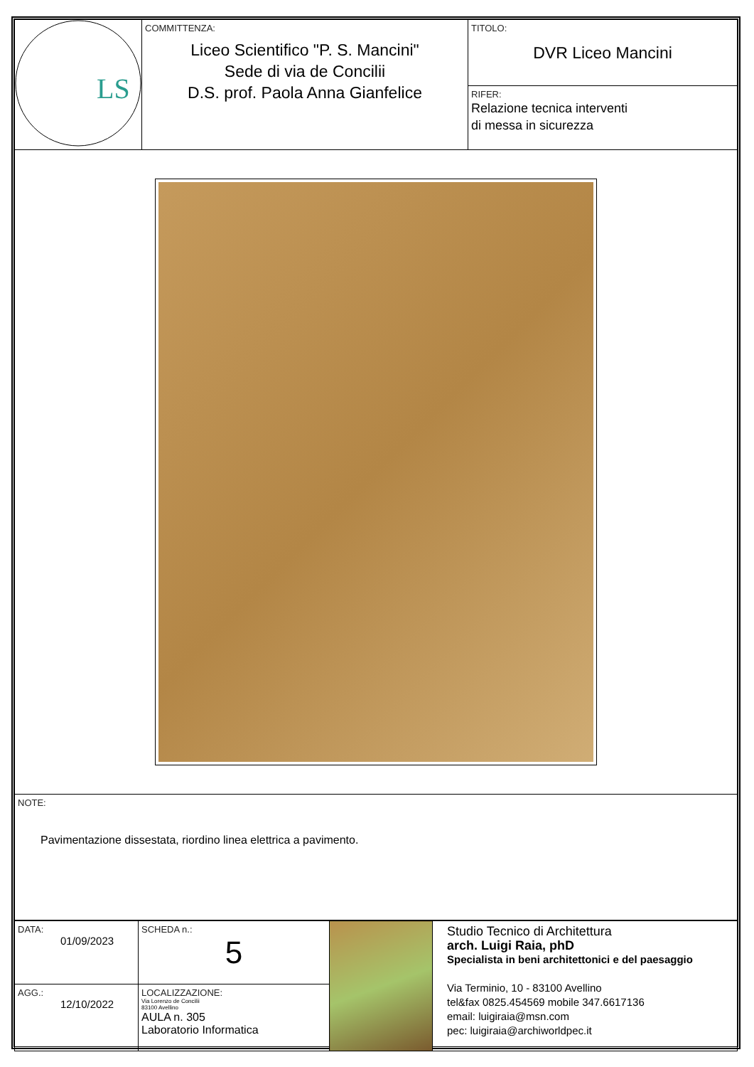| LS | COMMITTENZA: Liceo Scientifico "P. S. Mancini" Sede di via de Concilii D.S. prof. Paola Anna Gianfelice | TITOLO: DVR Liceo Mancini RIFER: Relazione tecnica interventi di messa in sicurezza |
| NOTE: Pavimentazione dissestata, riordino linea elettrica a pavimento. | | |
| DATA: 01/09/2023 | SCHEDA n.: 5 | | Studio Tecnico di Architettura arch. Luigi Raia, phD Specialista in beni architettonici e del paesaggio Via Terminio, 10 - 83100 Avellino tel&fax 0825.454569 mobile 347.6617136 email: luigiraia@msn.com pec: luigiraia@archiworldpec.it |
| AGG.: 12/10/2022 | LOCALIZZAZIONE: Via Lorenzo de Concilii 83100 Avellino AULA n. 305 Laboratorio Informatica | | |